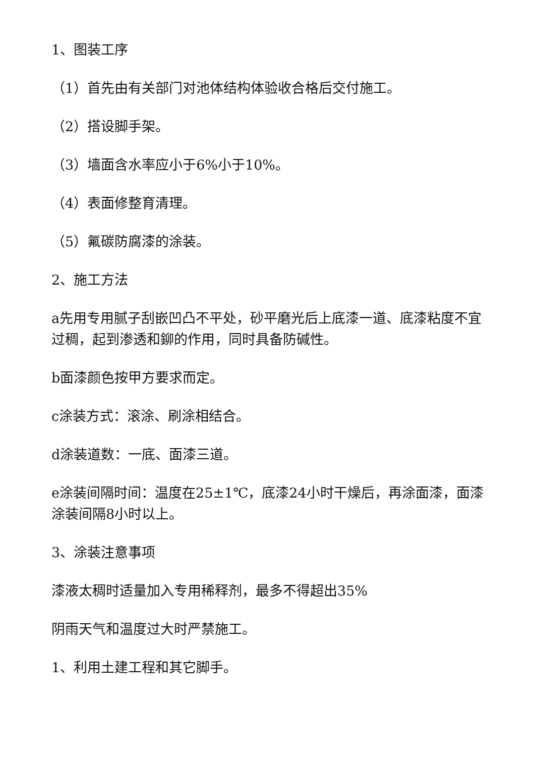1、图装工序
（1）首先由有关部门对池体结构体验收合格后交付施工。
（2）搭设脚手架。
（3）墙面含水率应小于6%小于10%。
（4）表面修整育清理。
（5）氟碳防腐漆的涂装。
2、施工方法
a先用专用腻子刮嵌凹凸不平处，砂平磨光后上底漆一道、底漆粘度不宜过稠，起到渗透和鉚的作用，同时具备防碱性。
b面漆颜色按甲方要求而定。
c涂装方式：滚涂、刷涂相结合。
d涂装道数：一底、面漆三道。
e涂装间隔时间：温度在25±1℃，底漆24小时干燥后，再涂面漆，面漆涂装间隔8小时以上。
3、涂装注意事项
漆液太稠时适量加入专用稀释剂，最多不得超出35%
阴雨天气和温度过大时严禁施工。
1、利用土建工程和其它脚手。